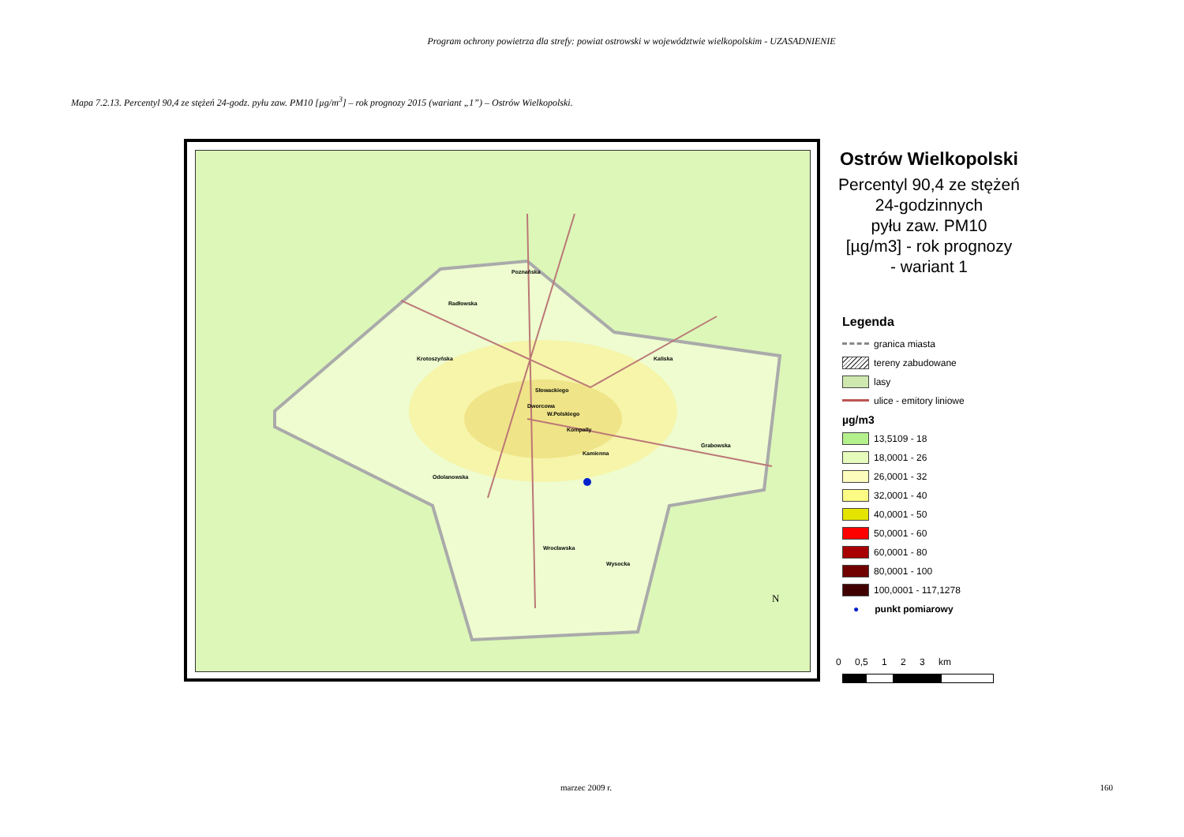Program ochrony powietrza dla strefy: powiat ostrowski w województwie wielkopolskim - UZASADNIENIE
Mapa 7.2.13. Percentyl 90,4 ze stężeń 24-godz. pyłu zaw. PM10 [µg/m<sup>3</sup>] – rok prognozy 2015 (wariant „1”) – Ostrów Wielkopolski.
Krotoszyńska
Radłowska
Poznańska
Słowackiego
Kaliska
Grabowska
Kompally
Odolanowska
Wrocławska
Wysocka
Dworcowa
W.Polskiego
Kamienna
N
Ostrów Wielkopolski
Percentyl 90,4 ze stężeń
24-godzinnych
pyłu zaw. PM10
[µg/m3] - rok prognozy
- wariant 1
Legenda
granica miasta
tereny zabudowane
lasy
ulice - emitory liniowe
µg/m3
13,5109 - 18
18,0001 - 26
26,0001 - 32
32,0001 - 40
40,0001 - 50
50,0001 - 60
60,0001 - 80
80,0001 - 100
100,0001 - 117,1278
● punkt pomiarowy
0 0,5 1 2 3 km
marzec 2009 r. 160